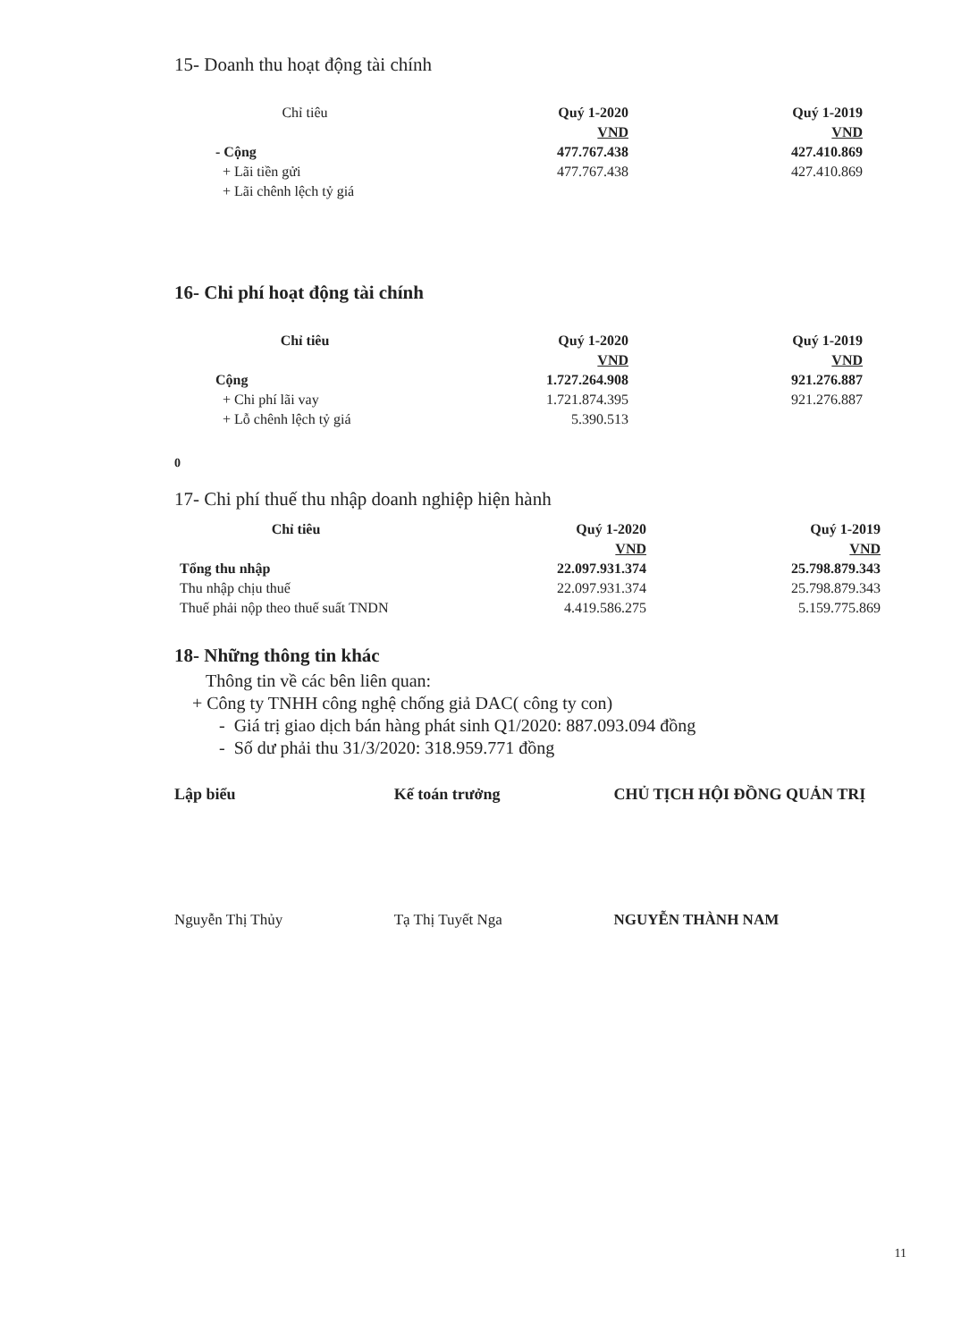15- Doanh thu hoạt động tài chính
| Chỉ tiêu | Quý 1-2020 | Quý 1-2019 |
| --- | --- | --- |
| | VND | VND |
| - Cộng | 477.767.438 | 427.410.869 |
| + Lãi tiền gửi | 477.767.438 | 427.410.869 |
| + Lãi chênh lệch tỷ giá | | |
16- Chi phí hoạt động tài chính
| Chỉ tiêu | Quý 1-2020 | Quý 1-2019 |
| --- | --- | --- |
| | VND | VND |
| Cộng | 1.727.264.908 | 921.276.887 |
| + Chi phí lãi vay | 1.721.874.395 | 921.276.887 |
| + Lỗ chênh lệch tỷ giá | 5.390.513 | |
0
17- Chi phí thuế thu nhập doanh nghiệp hiện hành
| Chỉ tiêu | Quý 1-2020 | Quý 1-2019 |
| --- | --- | --- |
| | VND | VND |
| Tổng thu nhập | 22.097.931.374 | 25.798.879.343 |
| Thu nhập chịu thuế | 22.097.931.374 | 25.798.879.343 |
| Thuế phải nộp theo thuế suất TNDN | 4.419.586.275 | 5.159.775.869 |
18- Những thông tin khác
Thông tin về các bên liên quan:
+ Công ty TNHH công nghệ chống giả DAC( công ty con)
- Giá trị giao dịch bán hàng phát sinh Q1/2020: 887.093.094 đồng
- Số dư phải thu 31/3/2020: 318.959.771 đồng
Lập biểu Kế toán trưởng CHỦ TỊCH HỘI ĐỒNG QUẢN TRỊ
Nguyễn Thị Thủy Tạ Thị Tuyết Nga NGUYỄN THÀNH NAM
11